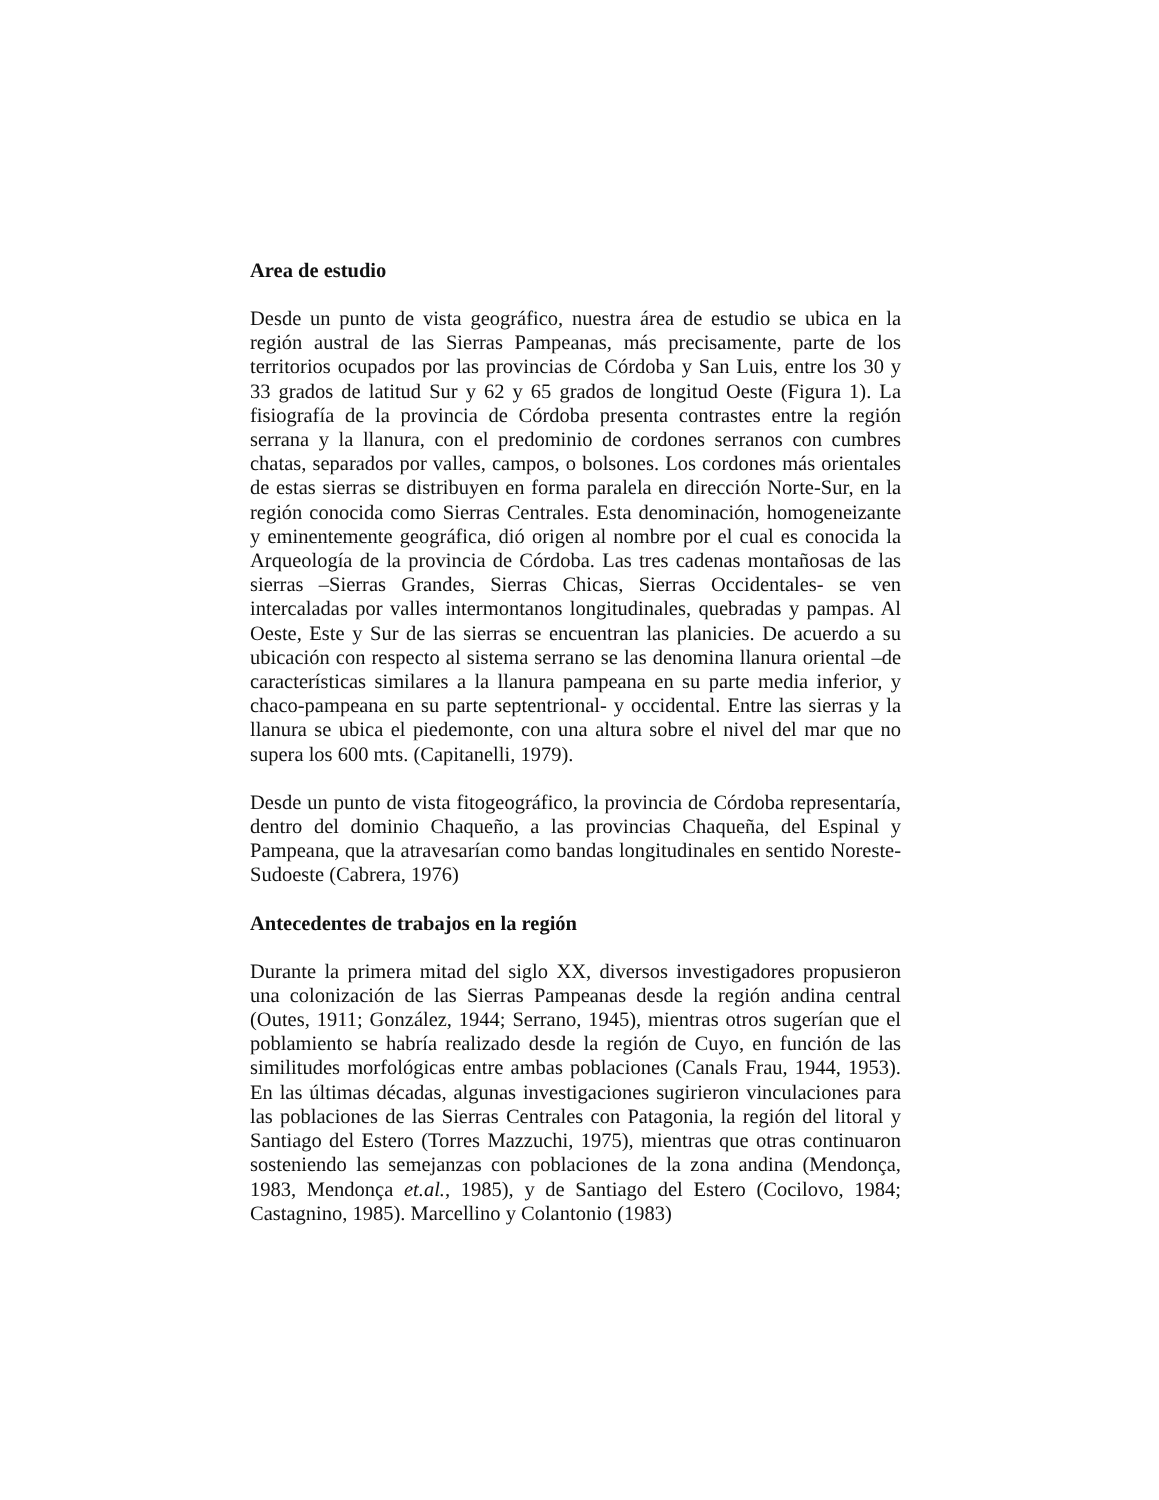Area de estudio
Desde un punto de vista geográfico, nuestra área de estudio se ubica en la región austral de las Sierras Pampeanas, más precisamente, parte de los territorios ocupados por las provincias de Córdoba y San Luis, entre los 30 y 33 grados de latitud Sur y 62 y 65 grados de longitud Oeste (Figura 1). La fisiografía de la provincia de Córdoba presenta contrastes entre la región serrana y la llanura, con el predominio de cordones serranos con cumbres chatas, separados por valles, campos, o bolsones. Los cordones más orientales de estas sierras se distribuyen en forma paralela en dirección Norte-Sur, en la región conocida como Sierras Centrales. Esta denominación, homogeneizante y eminentemente geográfica, dió origen al nombre por el cual es conocida la Arqueología de la provincia de Córdoba. Las tres cadenas montañosas de las sierras –Sierras Grandes, Sierras Chicas, Sierras Occidentales- se ven intercaladas por valles intermontanos longitudinales, quebradas y pampas. Al Oeste, Este y Sur de las sierras se encuentran las planicies. De acuerdo a su ubicación con respecto al sistema serrano se las denomina llanura oriental –de características similares a la llanura pampeana en su parte media inferior, y chaco-pampeana en su parte septentrional- y occidental. Entre las sierras y la llanura se ubica el piedemonte, con una altura sobre el nivel del mar que no supera los 600 mts. (Capitanelli, 1979).
Desde un punto de vista fitogeográfico, la provincia de Córdoba representaría, dentro del dominio Chaqueño, a las provincias Chaqueña, del Espinal y Pampeana, que la atravesarían como bandas longitudinales en sentido Noreste-Sudoeste (Cabrera, 1976)
Antecedentes de trabajos en la región
Durante la primera mitad del siglo XX, diversos investigadores propusieron una colonización de las Sierras Pampeanas desde la región andina central (Outes, 1911; González, 1944; Serrano, 1945), mientras otros sugerían que el poblamiento se habría realizado desde la región de Cuyo, en función de las similitudes morfológicas entre ambas poblaciones (Canals Frau, 1944, 1953). En las últimas décadas, algunas investigaciones sugirieron vinculaciones para las poblaciones de las Sierras Centrales con Patagonia, la región del litoral y Santiago del Estero (Torres Mazzuchi, 1975), mientras que otras continuaron sosteniendo las semejanzas con poblaciones de la zona andina (Mendonça, 1983, Mendonça et.al., 1985), y de Santiago del Estero (Cocilovo, 1984; Castagnino, 1985). Marcellino y Colantonio (1983)